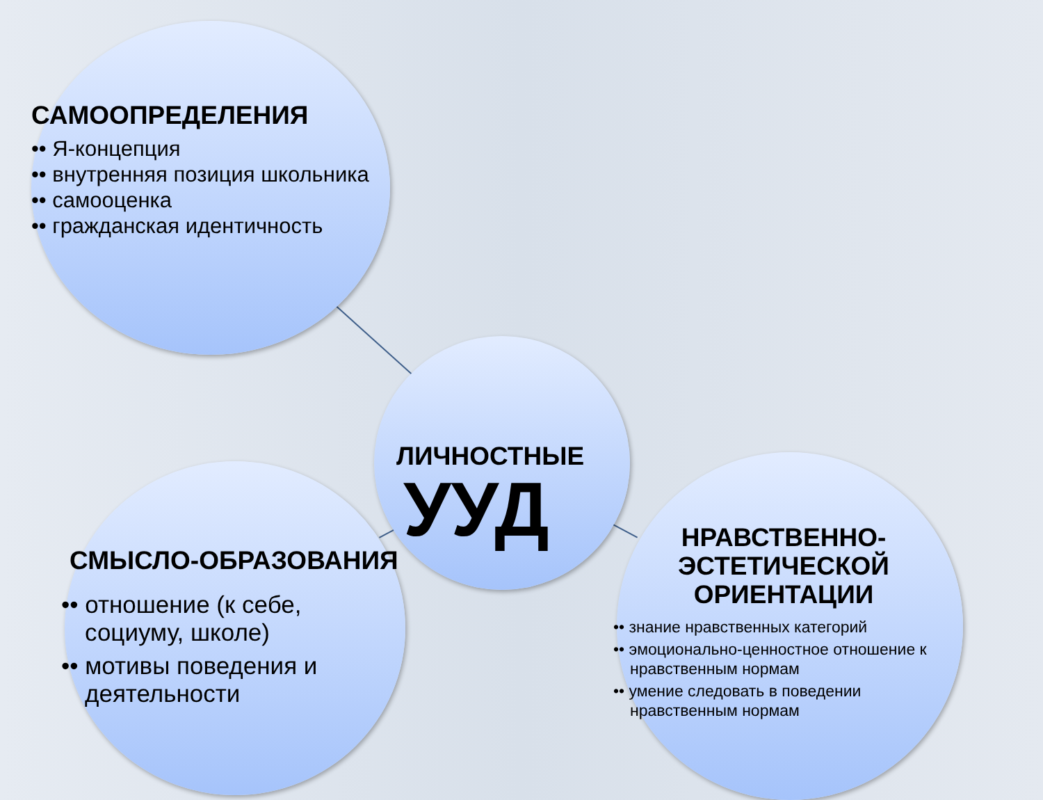САМООПРЕДЕЛЕНИЯ
•• Я-концепция
•• внутренняя позиция школьника
•• самооценка
•• гражданская идентичность
ЛИЧНОСТНЫЕ
УУД
СМЫСЛО-ОБРАЗОВАНИЯ
•• отношение (к себе, социуму, школе)
•• мотивы поведения и деятельности
НРАВСТВЕННО-
ЭСТЕТИЧЕСКОЙ
ОРИЕНТАЦИИ
•• знание нравственных категорий
•• эмоционально-ценностное отношение к нравственным нормам
•• умение следовать в поведении нравственным нормам